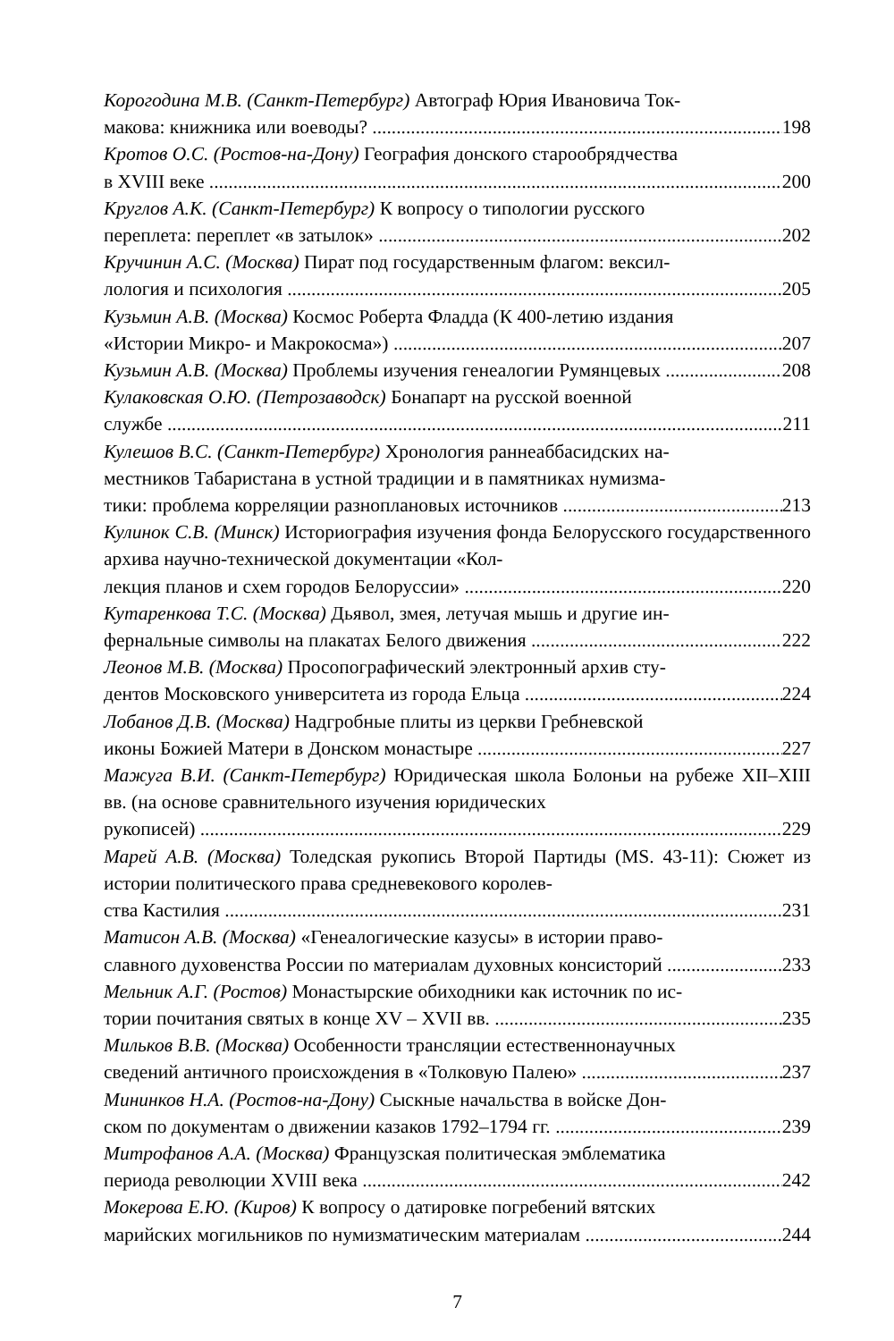Корогодина М.В. (Санкт-Петербург) Автограф Юрия Ивановича Ток-
макова: книжника или воеводы? 198
Кротов О.С. (Ростов-на-Дону) География донского старообрядчества
в XVIII веке 200
Круглов А.К. (Санкт-Петербург) К вопросу о типологии русского
переплета: переплет «в затылок» 202
Кручинин А.С. (Москва) Пират под государственным флагом: вексил-
лология и психология 205
Кузьмин А.В. (Москва) Космос Роберта Фладда (К 400-летию издания
«Истории Микро- и Макрокосма») 207
Кузьмин А.В. (Москва) Проблемы изучения генеалогии Румянцевых 208
Кулаковская О.Ю. (Петрозаводск) Бонапарт на русской военной
службе 211
Кулешов В.С. (Санкт-Петербург) Хронология раннеаббасидских на-
местников Табаристана в устной традиции и в памятниках нумизма-
тики: проблема корреляции разноплановых источников 213
Кулинок С.В. (Минск) Историография изучения фонда Белорусского государственного архива научно-технической документации «Кол-
лекция планов и схем городов Белоруссии» 220
Кутаренкова Т.С. (Москва) Дьявол, змея, летучая мышь и другие ин-
фернальные символы на плакатах Белого движения 222
Леонов М.В. (Москва) Просопографический электронный архив сту-
дентов Московского университета из города Ельца 224
Лобанов Д.В. (Москва) Надгробные плиты из церкви Гребневской
иконы Божией Матери в Донском монастыре 227
Мажуга В.И. (Санкт-Петербург) Юридическая школа Болоньи на рубеже XII–XIII вв. (на основе сравнительного изучения юридических
рукописей) 229
Марей А.В. (Москва) Толедская рукопись Второй Партиды (MS. 43-11): Сюжет из истории политического права средневекового королев-
ства Кастилия 231
Матисон А.В. (Москва) «Генеалогические казусы» в истории право-
славного духовенства России по материалам духовных консисторий 233
Мельник А.Г. (Ростов) Монастырские обиходники как источник по ис-
тории почитания святых в конце XV – XVII вв. 235
Мильков В.В. (Москва) Особенности трансляции естественнонаучных
сведений античного происхождения в «Толковую Палею» 237
Мининков Н.А. (Ростов-на-Дону) Сыскные начальства в войске Дон-
ском по документам о движении казаков 1792–1794 гг. 239
Митрофанов А.А. (Москва) Французская политическая эмблематика
периода революции XVIII века 242
Мокерова Е.Ю. (Киров) К вопросу о датировке погребений вятских
марийских могильников по нумизматическим материалам 244
7